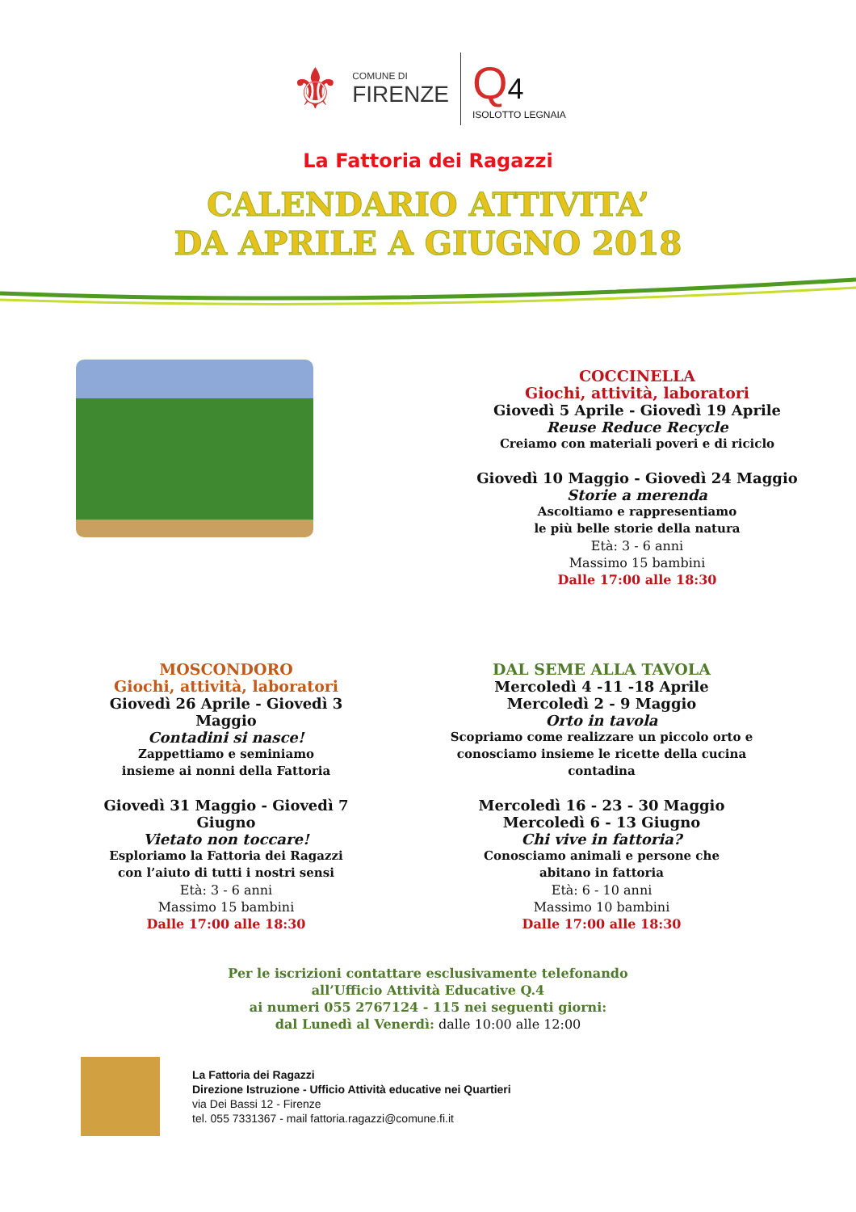⚜
COMUNE DI
FIRENZE
Q 4
ISOLOTTO LEGNAIA
La Fattoria dei Ragazzi
CALENDARIO ATTIVITA’
DA APRILE A GIUGNO 2018
COCCINELLA
Giochi, attività, laboratori
Giovedì 5 Aprile - Giovedì 19 Aprile
Reuse Reduce Recycle
Creiamo con materiali poveri e di riciclo
Giovedì 10 Maggio - Giovedì 24 Maggio
Storie a merenda
Ascoltiamo e rappresentiamo
le più belle storie della natura
Età: 3 - 6 anni
Massimo 15 bambini
Dalle 17:00 alle 18:30
MOSCONDORO
Giochi, attività, laboratori
Giovedì 26 Aprile - Giovedì 3 Maggio
Contadini si nasce!
Zappettiamo e seminiamo
insieme ai nonni della Fattoria
Giovedì 31 Maggio - Giovedì 7 Giugno
Vietato non toccare!
Esploriamo la Fattoria dei Ragazzi
con l’aiuto di tutti i nostri sensi
Età: 3 - 6 anni
Massimo 15 bambini
Dalle 17:00 alle 18:30
DAL SEME ALLA TAVOLA
Mercoledì 4 -11 -18 Aprile
Mercoledì 2 - 9 Maggio
Orto in tavola
Scopriamo come realizzare un piccolo orto e
conosciamo insieme le ricette della cucina contadina
Mercoledì 16 - 23 - 30 Maggio
Mercoledì 6 - 13 Giugno
Chi vive in fattoria?
Conosciamo animali e persone che
abitano in fattoria
Età: 6 - 10 anni
Massimo 10 bambini
Dalle 17:00 alle 18:30
Per le iscrizioni contattare esclusivamente telefonando
all’Ufficio Attività Educative Q.4
ai numeri 055 2767124 - 115 nei seguenti giorni:
dal Lunedì al Venerdì: dalle 10:00 alle 12:00
La Fattoria dei Ragazzi
Direzione Istruzione - Ufficio Attività educative nei Quartieri
via Dei Bassi 12 - Firenze
tel. 055 7331367 - mail fattoria.ragazzi@comune.fi.it